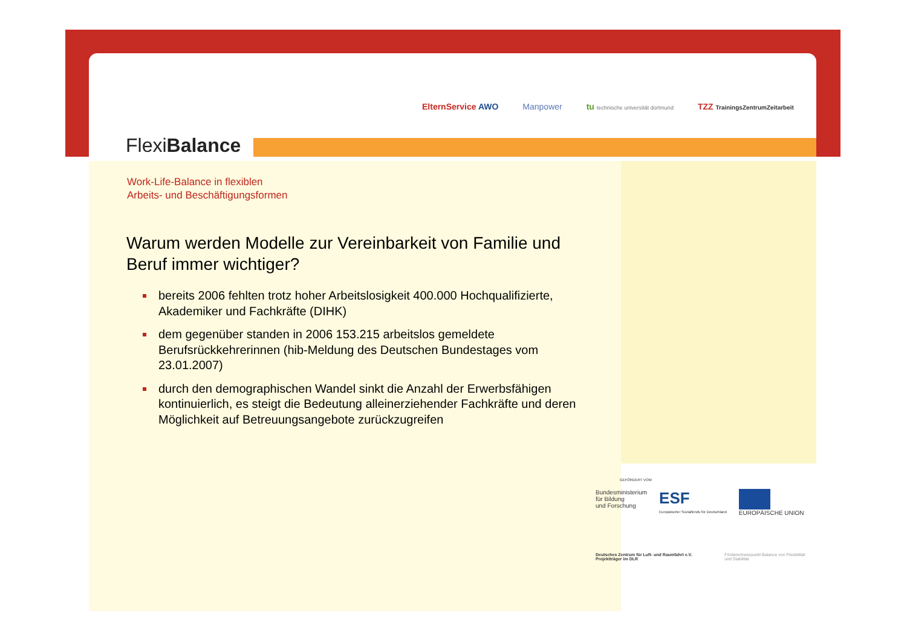FlexiBalance
ElternService AWO Manpower tu technische universität dortmund TZZ TrainingsZentrumZeitarbeit
Work-Life-Balance in flexiblen
Arbeits- und Beschäftigungsformen
Warum werden Modelle zur Vereinbarkeit von Familie und Beruf immer wichtiger?
bereits 2006 fehlten trotz hoher Arbeitslosigkeit 400.000 Hochqualifizierte, Akademiker und Fachkräfte (DIHK)
dem gegenüber standen in 2006 153.215 arbeitslos gemeldete Berufsrückkehrerinnen (hib-Meldung des Deutschen Bundestages vom 23.01.2007)
durch den demographischen Wandel sinkt die Anzahl der Erwerbsfähigen kontinuierlich, es steigt die Bedeutung alleinerziehender Fachkräfte und deren Möglichkeit auf Betreuungsangebote zurückzugreifen
GEFÖRDERT VOM
Bundesministerium
für Bildung
und Forschung
ESF
Europäischer Sozialfonds für Deutschland
EUROPÄISCHE UNION
Deutsches Zentrum für Luft- und Raumfahrt e.V. Projektträger im DLR
Förderschwerpunkt Balance von Flexibilität und Stabilität